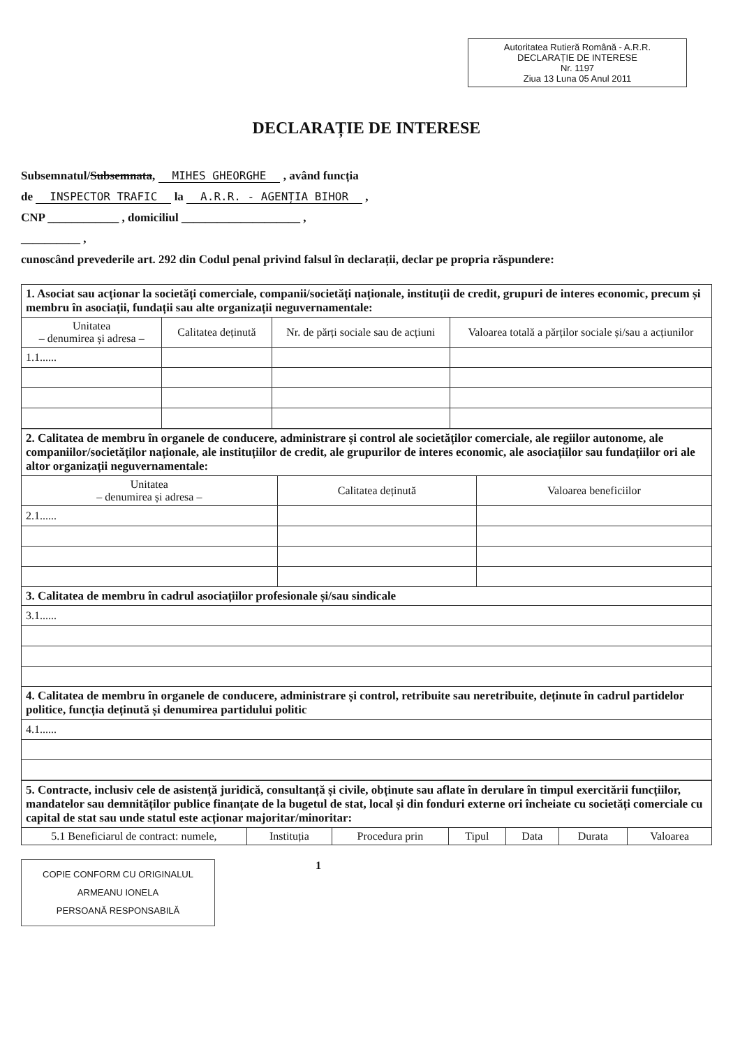Autoritatea Rutieră Română - A.R.R.
DECLARAȚIE DE INTERESE
Nr. 1197
Ziua 13 Luna 05 Anul 2011
DECLARAȚIE DE INTERESE
Subsemnatul/Subsemnata, MIHES GHEORGHE , având funcția
de INSPECTOR TRAFIC la A.R.R. - AGENȚIA BIHOR ,
CNP ____________ , domiciliul ____________________ ,
__________ ,
cunoscând prevederile art. 292 din Codul penal privind falsul în declarații, declar pe propria răspundere:
| 1. Asociat sau acționar la societăți comerciale, companii/societăți naționale, instituții de credit, grupuri de interes economic, precum și membru în asociații, fundații sau alte organizații neguvernamentale: | | | |
| Unitatea – denumirea și adresa – | Calitatea deținută | Nr. de părți sociale sau de acțiuni | Valoarea totală a părților sociale și/sau a acțiunilor |
| 1.1...... | | | |
| 2. Calitatea de membru în organele de conducere, administrare și control ale societăților comerciale, ale regiilor autonome, ale companiilor/societăților naționale, ale instituțiilor de credit, ale grupurilor de interes economic, ale asociațiilor sau fundațiilor ori ale altor organizații neguvernamentale: | | |
| Unitatea – denumirea și adresa – | Calitatea deținută | Valoarea beneficiilor |
| 2.1...... | | |
| 3. Calitatea de membru în cadrul asociațiilor profesionale și/sau sindicale | | |
| 3.1...... | | |
| 4. Calitatea de membru în organele de conducere, administrare și control, retribuite sau neretribuite, deținute în cadrul partidelor politice, funcția deținută și denumirea partidului politic | | |
| 4.1...... | | |
| 5. Contracte, inclusiv cele de asistență juridică, consultanță și civile, obținute sau aflate în derulare în timpul exercitării funcțiilor, mandatelor sau demnităților publice finanțate de la bugetul de stat, local și din fonduri externe ori încheiate cu societăți comerciale cu capital de stat sau unde statul este acționar majoritar/minoritar: | | | | | | |
| 5.1 Beneficiarul de contract: numele, | Instituția | Procedura prin | Tipul | Data | Durata | Valoarea |
COPIE CONFORM CU ORIGINALUL
ARMEANU IONELA
PERSOANĂ RESPONSABILĂ
1